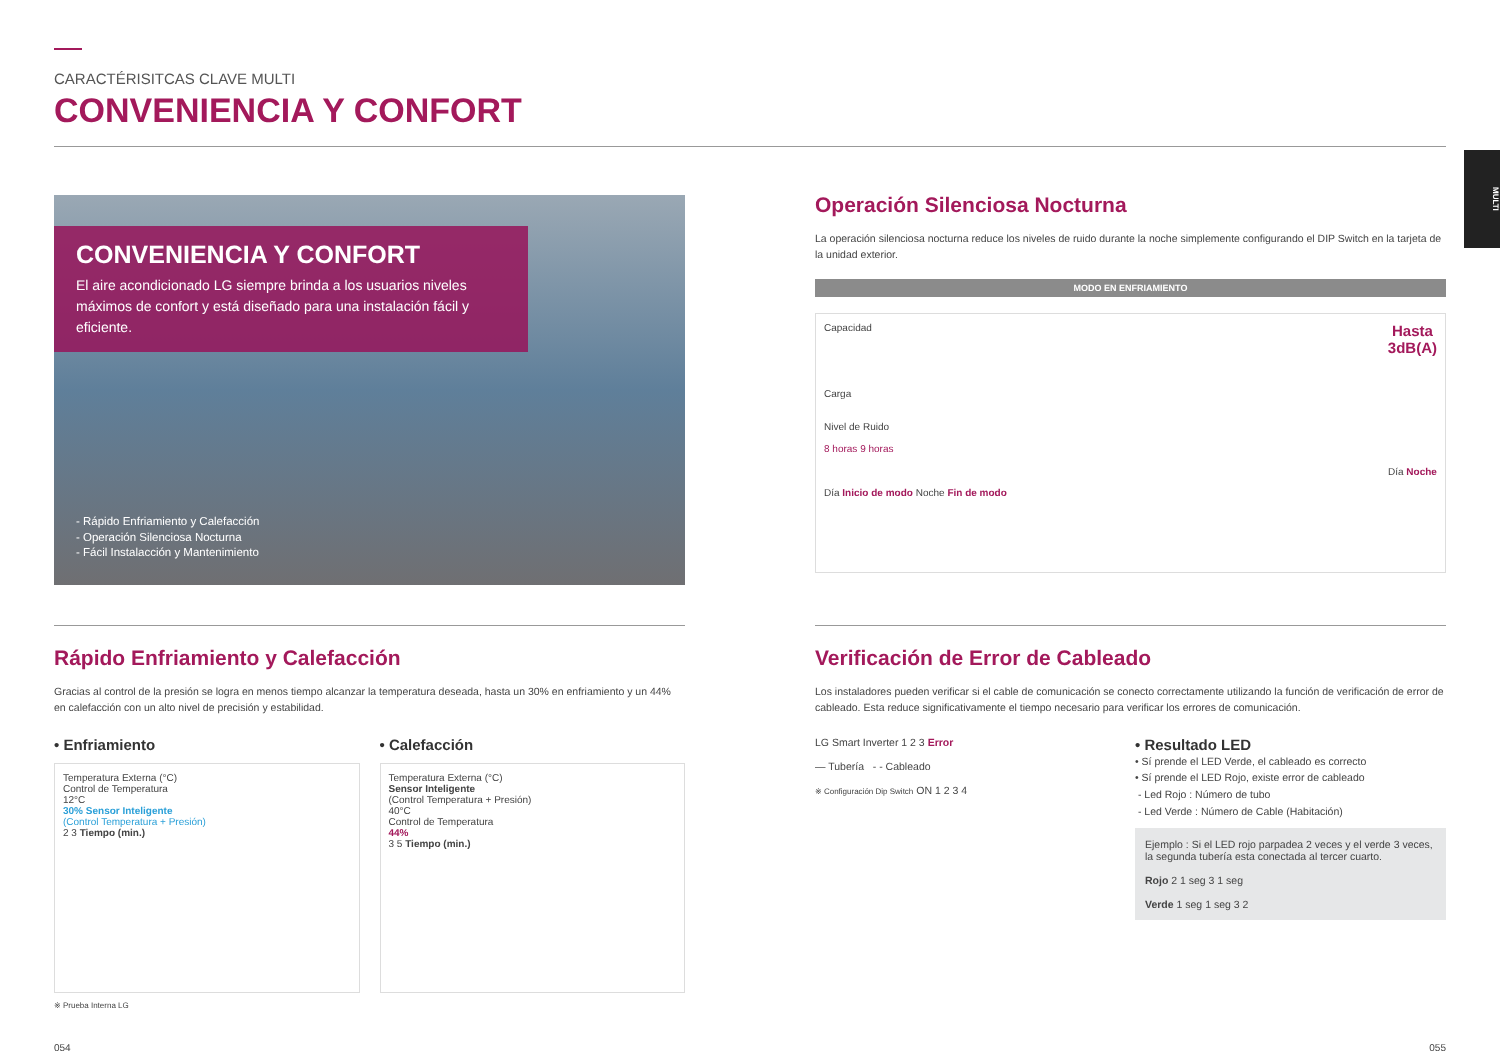MULTI
CARACTÉRISITCAS CLAVE MULTI
CONVENIENCIA Y CONFORT
CONVENIENCIA Y CONFORT
El aire acondicionado LG siempre brinda a los usuarios niveles máximos de confort y está diseñado para una instalación fácil y eficiente.
- Rápido Enfriamiento y Calefacción
- Operación Silenciosa Nocturna
- Fácil Instalacción y Mantenimiento
Operación Silenciosa Nocturna
La operación silenciosa nocturna reduce los niveles de ruido durante la noche simplemente configurando el DIP Switch en la tarjeta de la unidad exterior.
MODO EN ENFRIAMIENTO
Capacidad
Carga
Nivel de Ruido
8 horas 9 horas
Día Inicio de modo Noche Fin de modo
Hasta
3dB(A)
Día Noche
Rápido Enfriamiento y Calefacción
Gracias al control de la presión se logra en menos tiempo alcanzar la temperatura deseada, hasta un 30% en enfriamiento y un 44% en calefacción con un alto nivel de precisión y estabilidad.
• Enfriamiento
Temperatura Externa (°C)
Control de Temperatura
12°C
30% Sensor Inteligente
(Control Temperatura + Presión)
2 3 Tiempo (min.)
※ Prueba Interna LG
• Calefacción
Temperatura Externa (°C)
Sensor Inteligente
(Control Temperatura + Presión)
40°C
Control de Temperatura
44%
3 5 Tiempo (min.)
Verificación de Error de Cableado
Los instaladores pueden verificar si el cable de comunicación se conecto correctamente utilizando la función de verificación de error de cableado. Esta reduce significativamente el tiempo necesario para verificar los errores de comunicación.
LG Smart Inverter 1 2 3 Error
— Tubería - - Cableado
※ Configuración Dip Switch ON 1 2 3 4
• Resultado LED
• Sí prende el LED Verde, el cableado es correcto
• Sí prende el LED Rojo, existe error de cableado
- Led Rojo : Número de tubo
- Led Verde : Número de Cable (Habitación)
Ejemplo : Si el LED rojo parpadea 2 veces y el verde 3 veces, la segunda tubería esta conectada al tercer cuarto.
Rojo 2 1 seg 3 1 seg
Verde 1 seg 1 seg 3 2
054 055